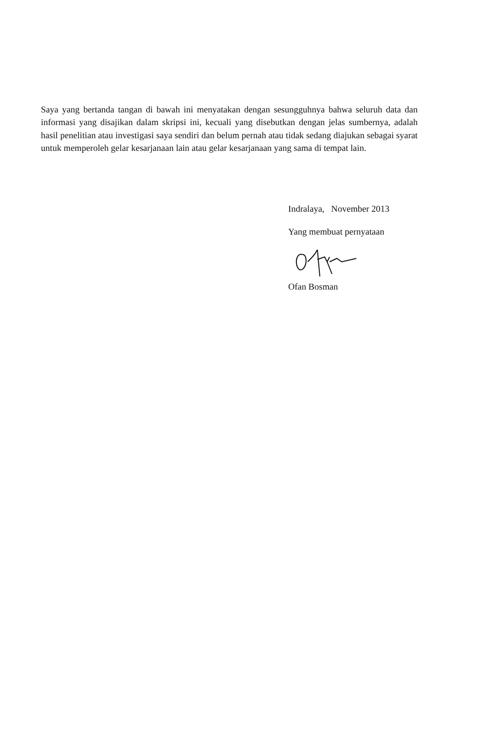Saya yang bertanda tangan di bawah ini menyatakan dengan sesungguhnya bahwa seluruh data dan informasi yang disajikan dalam skripsi ini, kecuali yang disebutkan dengan jelas sumbernya, adalah hasil penelitian atau investigasi saya sendiri dan belum pernah atau tidak sedang diajukan sebagai syarat untuk memperoleh gelar kesarjanaan lain atau gelar kesarjanaan yang sama di tempat lain.
Indralaya, November 2013
Yang membuat pernyataan
Ofan Bosman